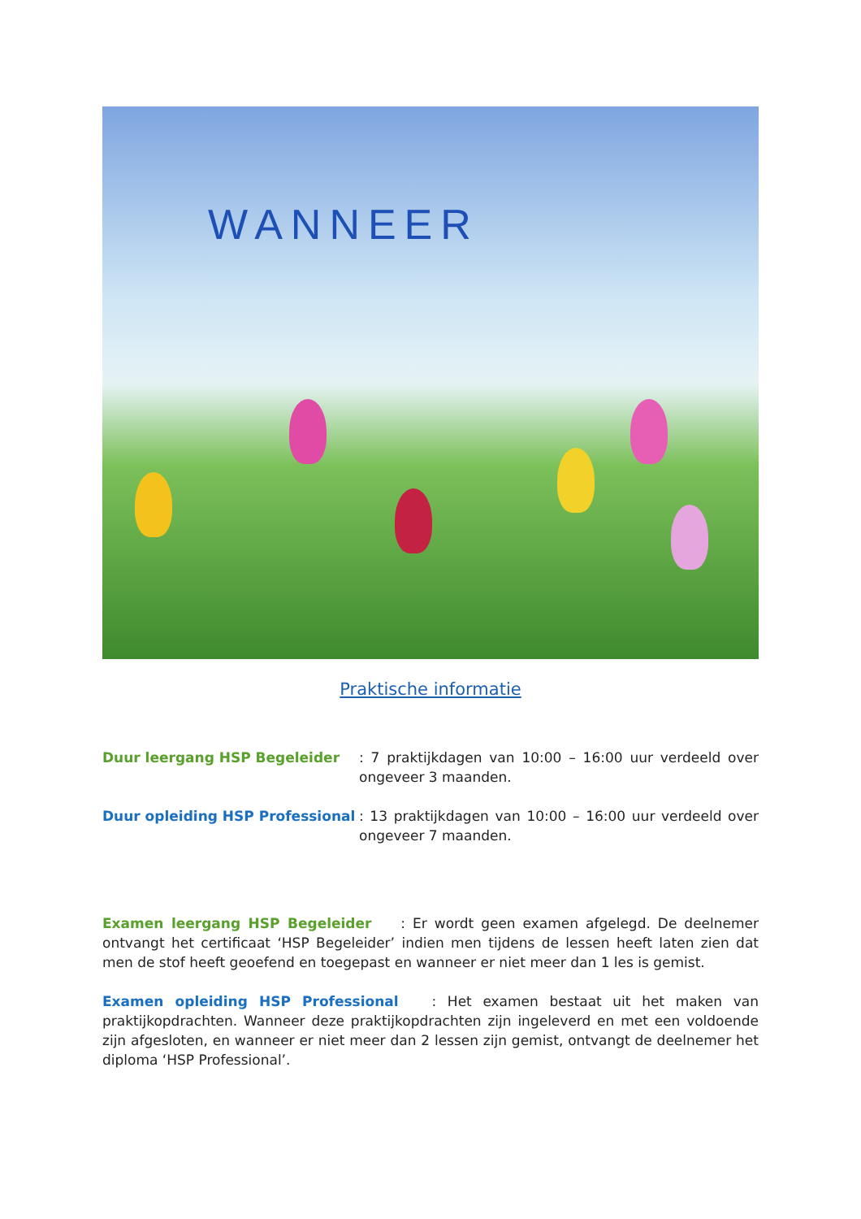WANNEER
Praktische informatie
Duur leergang HSP Begeleider : 7 praktijkdagen van 10:00 – 16:00 uur verdeeld over ongeveer 3 maanden.
Duur opleiding HSP Professional
: 13 praktijkdagen van 10:00 – 16:00 uur verdeeld over ongeveer 7 maanden.
Examen leergang HSP Begeleider : Er wordt geen examen afgelegd. De deelnemer ontvangt het certificaat ‘HSP Begeleider’ indien men tijdens de lessen heeft laten zien dat men de stof heeft geoefend en toegepast en wanneer er niet meer dan 1 les is gemist.
Examen opleiding HSP Professional : Het examen bestaat uit het maken van praktijkopdrachten. Wanneer deze praktijkopdrachten zijn ingeleverd en met een voldoende zijn afgesloten, en wanneer er niet meer dan 2 lessen zijn gemist, ontvangt de deelnemer het diploma ‘HSP Professional’.